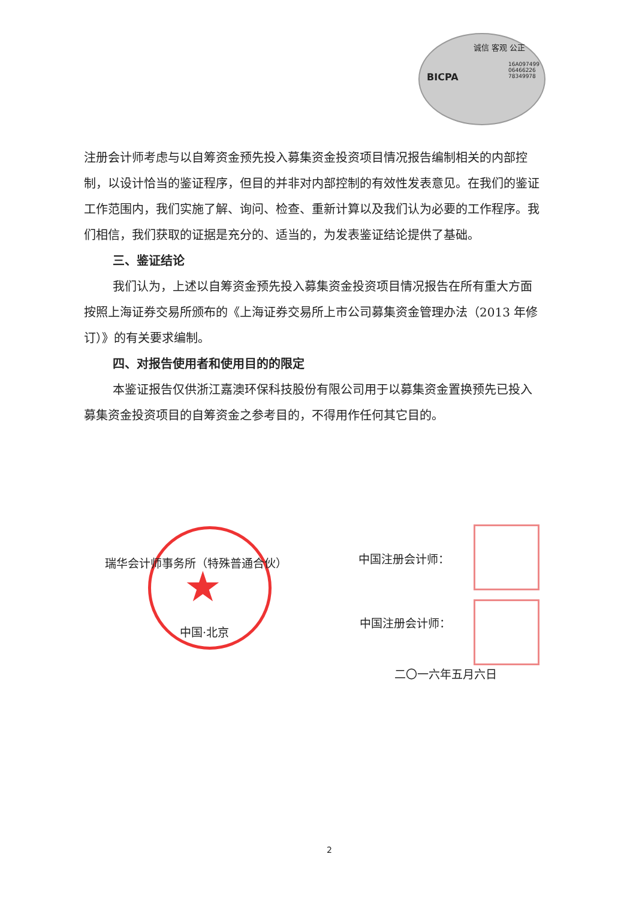诚信 客观 公正
BICPA
16A097499
06466226
78349978
注册会计师考虑与以自筹资金预先投入募集资金投资项目情况报告编制相关的内部控制，以设计恰当的鉴证程序，但目的并非对内部控制的有效性发表意见。在我们的鉴证工作范围内，我们实施了解、询问、检查、重新计算以及我们认为必要的工作程序。我们相信，我们获取的证据是充分的、适当的，为发表鉴证结论提供了基础。
三、鉴证结论
我们认为，上述以自筹资金预先投入募集资金投资项目情况报告在所有重大方面按照上海证券交易所颁布的《上海证券交易所上市公司募集资金管理办法（2013 年修订）》的有关要求编制。
四、对报告使用者和使用目的的限定
本鉴证报告仅供浙江嘉澳环保科技股份有限公司用于以募集资金置换预先已投入募集资金投资项目的自筹资金之参考目的，不得用作任何其它目的。
★
瑞华会计师事务所（特殊普通合伙） 中国注册会计师：
中国·北京
中国注册会计师：
二〇一六年五月六日
2